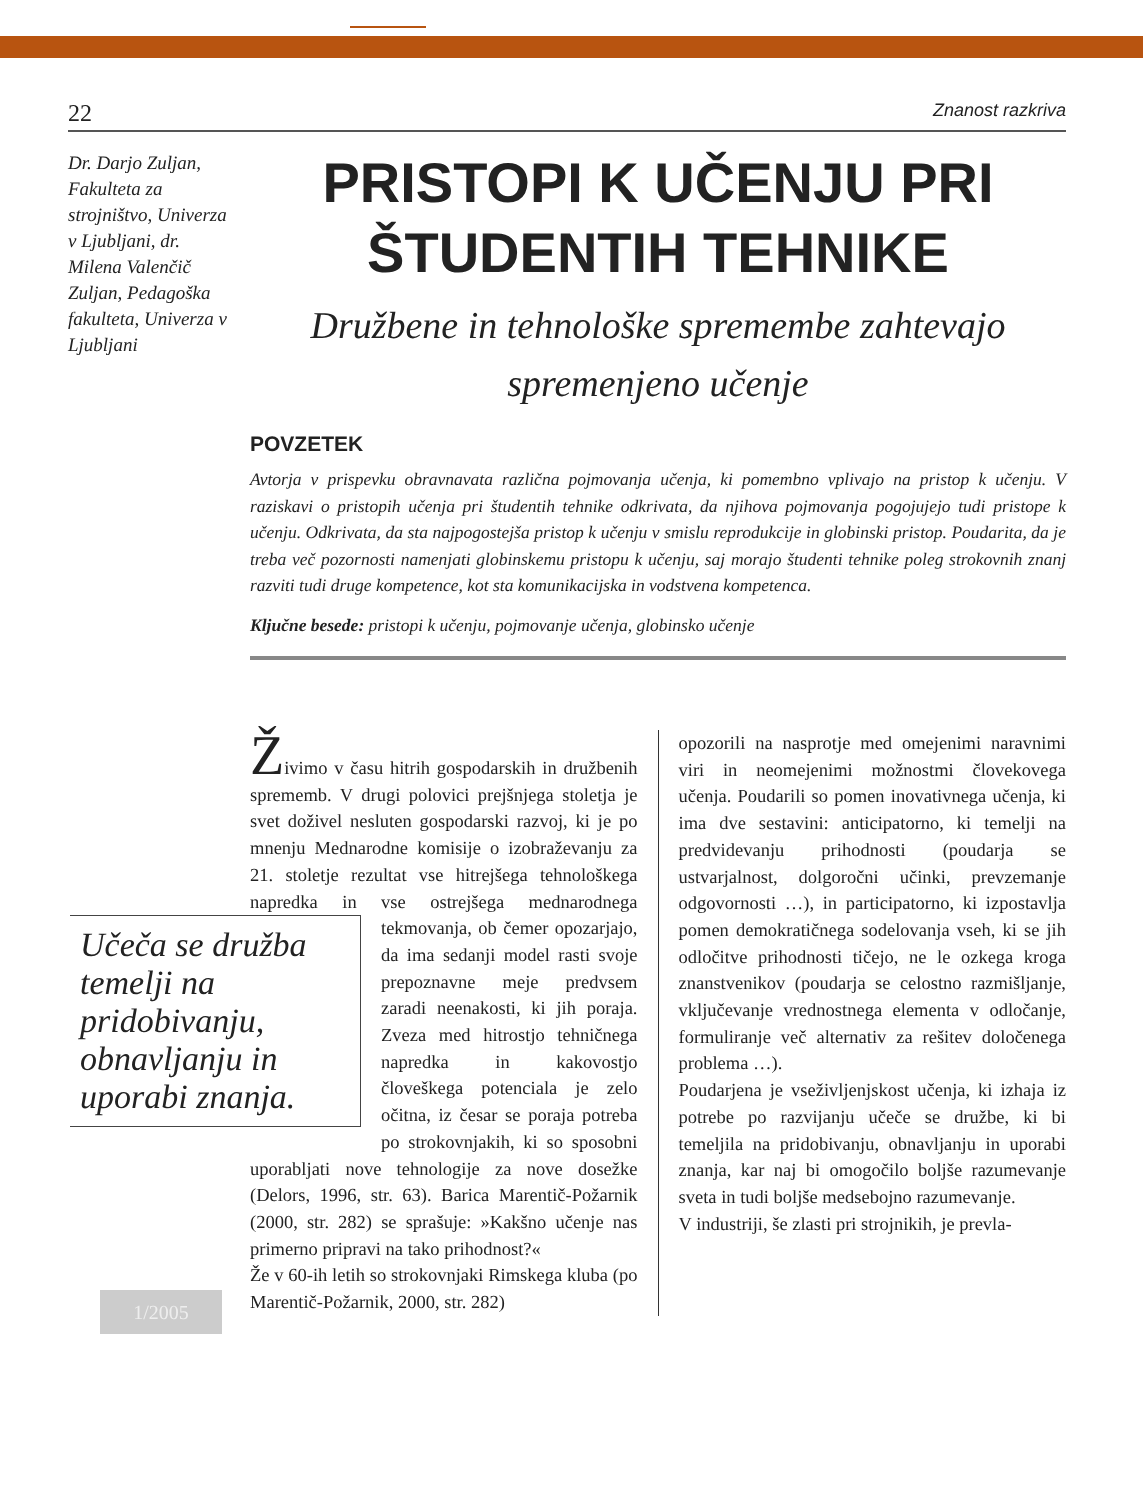22 Znanost razkriva
Dr. Darjo Zuljan, Fakulteta za strojništvo, Univerza v Ljubljani, dr. Milena Valenčič Zuljan, Pedagoška fakulteta, Univerza v Ljubljani
PRISTOPI K UČENJU PRI ŠTUDENTIH TEHNIKE
Družbene in tehnološke spremembe zahtevajo spremenjeno učenje
POVZETEK
Avtorja v prispevku obravnavata različna pojmovanja učenja, ki pomembno vplivajo na pristop k učenju. V raziskavi o pristopih učenja pri študentih tehnike odkrivata, da njihova pojmovanja pogojujejo tudi pristope k učenju. Odkrivata, da sta najpogostejša pristop k učenju v smislu reprodukcije in globinski pristop. Poudarita, da je treba več pozornosti namenjati globinskemu pristopu k učenju, saj morajo študenti tehnike poleg strokovnih znanj razviti tudi druge kompetence, kot sta komunikacijska in vodstvena kompetenca.
Ključne besede: pristopi k učenju, pojmovanje učenja, globinsko učenje
Živimo v času hitrih gospodarskih in družbenih sprememb. V drugi polovici prejšnjega stoletja je svet doživel nesluten gospodarski razvoj, ki je po mnenju Mednarodne komisije o izobraževanju za 21. stoletje rezultat vse hitrejšega tehnološkega napredka in vse ostrejšega mednarodnega tekmovanja, ob čemer Učeča se družba temelji na pridobivanju, obnavljanju in uporabi znanja. opozarjajo, da ima sedanji model rasti svoje prepoznavne meje predvsem zaradi neenakosti, ki jih poraja. Zveza med hitrostjo tehničnega napredka in kakovostjo človeškega potenciala je zelo očitna, iz česar se poraja potreba po strokovnjakih, ki so sposobni uporabljati nove tehnologije za nove dosežke (Delors, 1996, str. 63). Barica Marentič-Požarnik (2000, str. 282) se sprašuje: »Kakšno učenje nas primerno pripravi na tako prihodnost?«
Že v 60-ih letih so strokovnjaki Rimskega kluba (po Marentič-Požarnik, 2000, str. 282)
opozorili na nasprotje med omejenimi naravnimi viri in neomejenimi možnostmi človekovega učenja. Poudarili so pomen inovativnega učenja, ki ima dve sestavini: anticipatorno, ki temelji na predvidevanju prihodnosti (poudarja se ustvarjalnost, dolgoročni učinki, prevzemanje odgovornosti …), in participatorno, ki izpostavlja pomen demokratičnega sodelovanja vseh, ki se jih odločitve prihodnosti tičejo, ne le ozkega kroga znanstvenikov (poudarja se celostno razmišljanje, vključevanje vrednostnega elementa v odločanje, formuliranje več alternativ za rešitev določenega problema …).
Poudarjena je vseživljenjskost učenja, ki izhaja iz potrebe po razvijanju učeče se družbe, ki bi temeljila na pridobivanju, obnavljanju in uporabi znanja, kar naj bi omogočilo boljše razumevanje sveta in tudi boljše medsebojno razumevanje.
V industriji, še zlasti pri strojnikih, je prevla-
1/2005